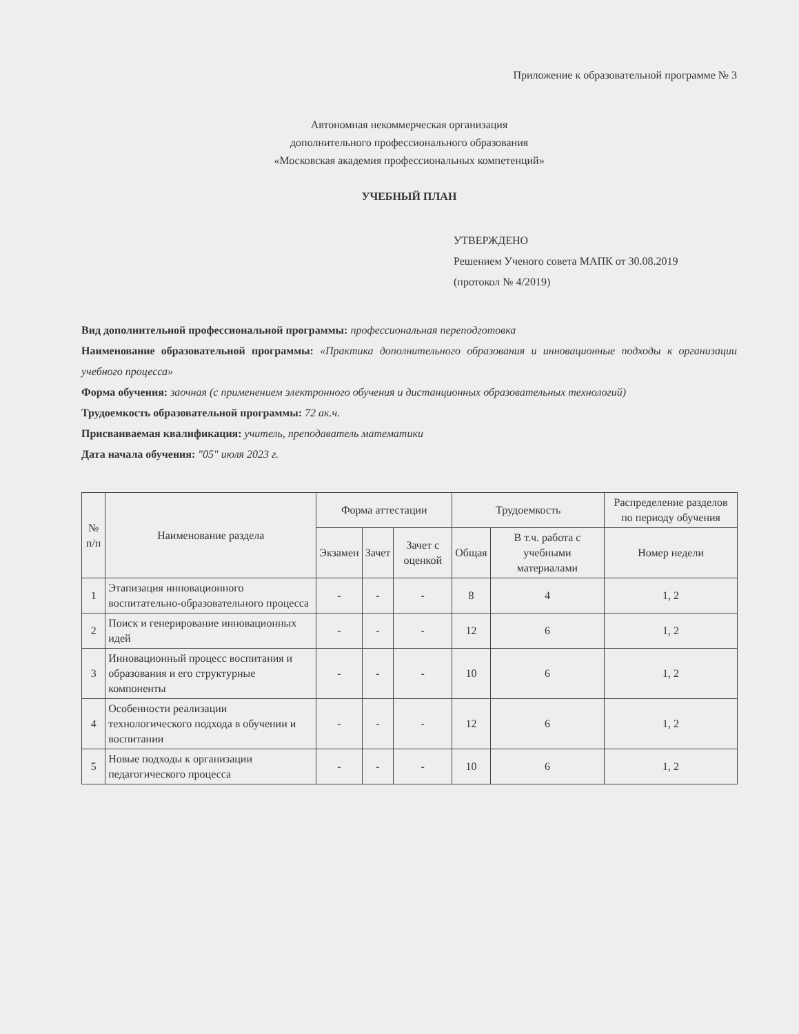Приложение к образовательной программе № 3
Автономная некоммерческая организация
дополнительного профессионального образования
«Московская академия профессиональных компетенций»
УЧЕБНЫЙ ПЛАН
УТВЕРЖДЕНО
Решением Ученого совета МАПК от 30.08.2019
(протокол № 4/2019)
Вид дополнительной профессиональной программы: профессиональная переподготовка
Наименование образовательной программы: «Практика дополнительного образования и инновационные подходы к организации учебного процесса»
Форма обучения: заочная (с применением электронного обучения и дистанционных образовательных технологий)
Трудоемкость образовательной программы: 72 ак.ч.
Присваиваемая квалификация: учитель, преподаватель математики
Дата начала обучения: "05" июля 2023 г.
| № п/п | Наименование раздела | Форма аттестации | | | Трудоемкость | | Распределение разделов по периоду обучения |
| --- | --- | --- | --- | --- | --- | --- | --- |
| | | Экзамен | Зачет | Зачет с оценкой | Общая | В т.ч. работа с учебными материалами | Номер недели |
| 1 | Этапизация инновационного воспитательно-образовательного процесса | - | - | - | 8 | 4 | 1, 2 |
| 2 | Поиск и генерирование инновационных идей | - | - | - | 12 | 6 | 1, 2 |
| 3 | Инновационный процесс воспитания и образования и его структурные компоненты | - | - | - | 10 | 6 | 1, 2 |
| 4 | Особенности реализации технологического подхода в обучении и воспитании | - | - | - | 12 | 6 | 1, 2 |
| 5 | Новые подходы к организации педагогического процесса | - | - | - | 10 | 6 | 1, 2 |